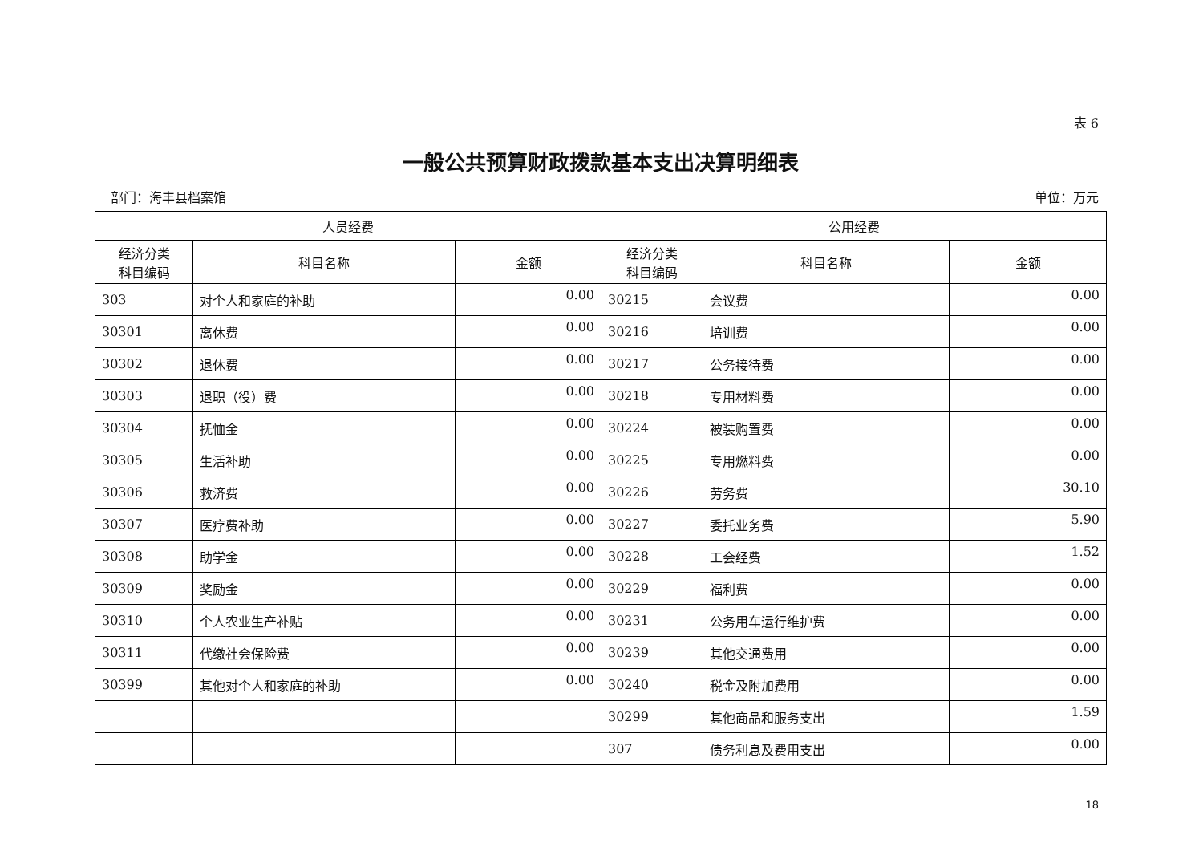表 6
一般公共预算财政拨款基本支出决算明细表
部门：海丰县档案馆 单位：万元
| 人员经费 | | | 公用经费 | | |
| --- | --- | --- | --- | --- | --- |
| 经济分类 科目编码 | 科目名称 | 金额 | 经济分类 科目编码 | 科目名称 | 金额 |
| 303 | 对个人和家庭的补助 | 0.00 | 30215 | 会议费 | 0.00 |
| 30301 | 离休费 | 0.00 | 30216 | 培训费 | 0.00 |
| 30302 | 退休费 | 0.00 | 30217 | 公务接待费 | 0.00 |
| 30303 | 退职（役）费 | 0.00 | 30218 | 专用材料费 | 0.00 |
| 30304 | 抚恤金 | 0.00 | 30224 | 被装购置费 | 0.00 |
| 30305 | 生活补助 | 0.00 | 30225 | 专用燃料费 | 0.00 |
| 30306 | 救济费 | 0.00 | 30226 | 劳务费 | 30.10 |
| 30307 | 医疗费补助 | 0.00 | 30227 | 委托业务费 | 5.90 |
| 30308 | 助学金 | 0.00 | 30228 | 工会经费 | 1.52 |
| 30309 | 奖励金 | 0.00 | 30229 | 福利费 | 0.00 |
| 30310 | 个人农业生产补贴 | 0.00 | 30231 | 公务用车运行维护费 | 0.00 |
| 30311 | 代缴社会保险费 | 0.00 | 30239 | 其他交通费用 | 0.00 |
| 30399 | 其他对个人和家庭的补助 | 0.00 | 30240 | 税金及附加费用 | 0.00 |
| | | | 30299 | 其他商品和服务支出 | 1.59 |
| | | | 307 | 债务利息及费用支出 | 0.00 |
18